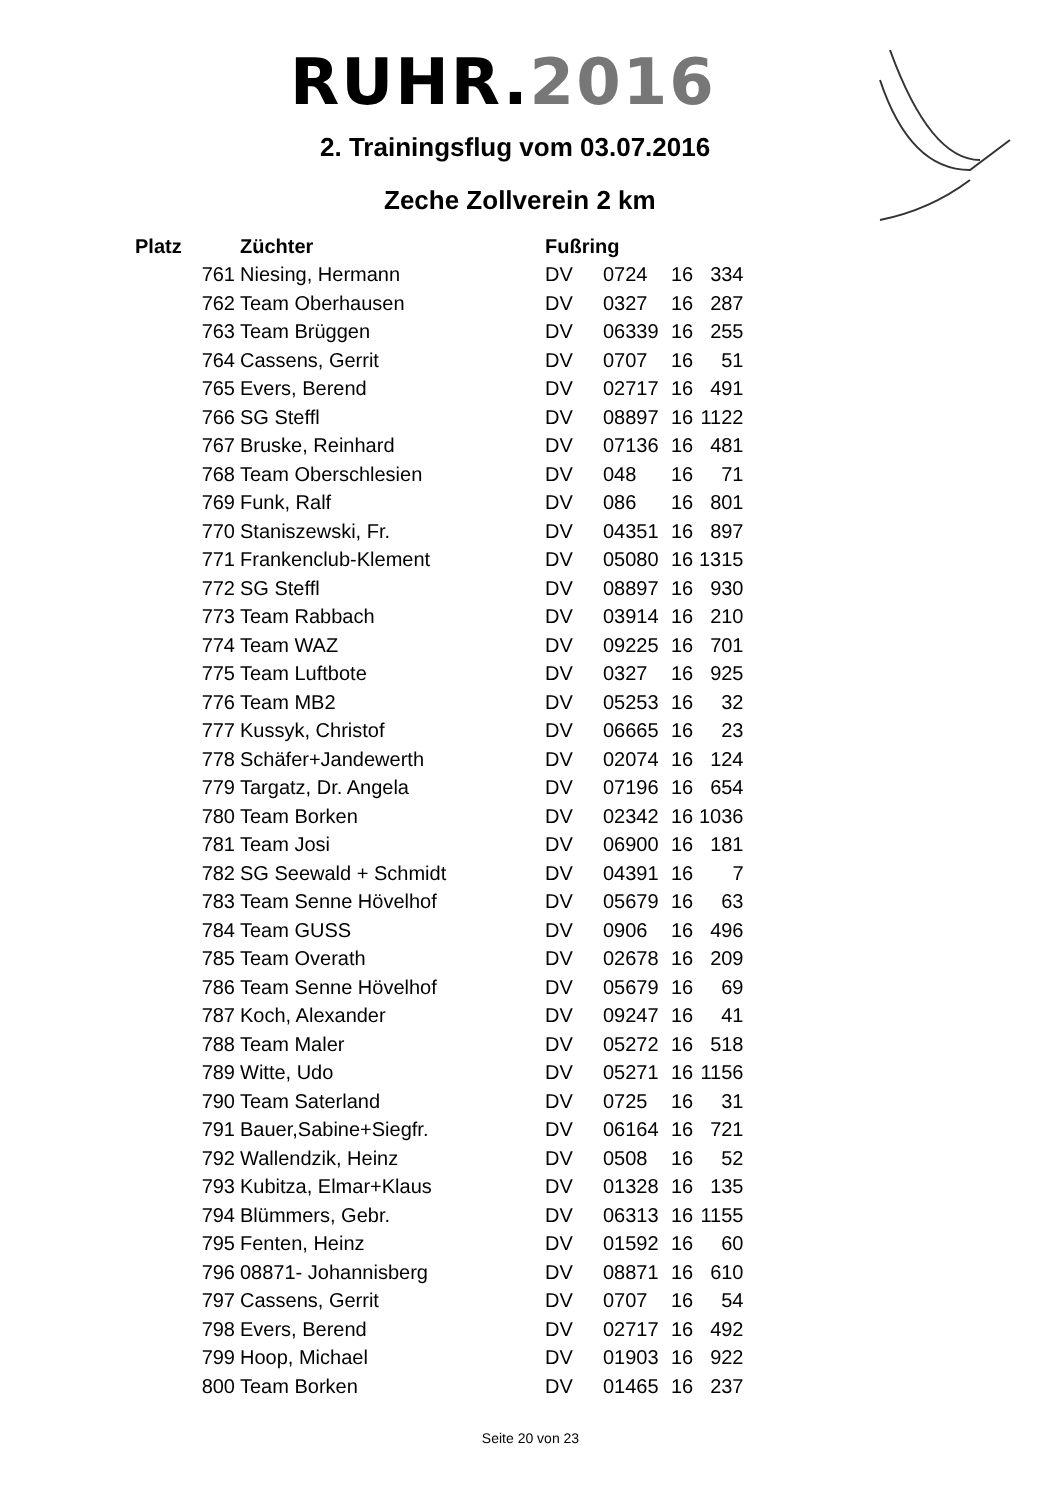RUHR.2016
2. Trainingsflug vom 03.07.2016
Zeche Zollverein 2 km
| Platz | Züchter | Fußring | | | |
| --- | --- | --- | --- | --- | --- |
| 761 | Niesing, Hermann | DV | 0724 | 16 | 334 |
| 762 | Team Oberhausen | DV | 0327 | 16 | 287 |
| 763 | Team Brüggen | DV | 06339 | 16 | 255 |
| 764 | Cassens, Gerrit | DV | 0707 | 16 | 51 |
| 765 | Evers, Berend | DV | 02717 | 16 | 491 |
| 766 | SG Steffl | DV | 08897 | 16 | 1122 |
| 767 | Bruske, Reinhard | DV | 07136 | 16 | 481 |
| 768 | Team Oberschlesien | DV | 048 | 16 | 71 |
| 769 | Funk, Ralf | DV | 086 | 16 | 801 |
| 770 | Staniszewski, Fr. | DV | 04351 | 16 | 897 |
| 771 | Frankenclub-Klement | DV | 05080 | 16 | 1315 |
| 772 | SG Steffl | DV | 08897 | 16 | 930 |
| 773 | Team Rabbach | DV | 03914 | 16 | 210 |
| 774 | Team WAZ | DV | 09225 | 16 | 701 |
| 775 | Team Luftbote | DV | 0327 | 16 | 925 |
| 776 | Team MB2 | DV | 05253 | 16 | 32 |
| 777 | Kussyk, Christof | DV | 06665 | 16 | 23 |
| 778 | Schäfer+Jandewerth | DV | 02074 | 16 | 124 |
| 779 | Targatz, Dr. Angela | DV | 07196 | 16 | 654 |
| 780 | Team Borken | DV | 02342 | 16 | 1036 |
| 781 | Team Josi | DV | 06900 | 16 | 181 |
| 782 | SG Seewald + Schmidt | DV | 04391 | 16 | 7 |
| 783 | Team Senne Hövelhof | DV | 05679 | 16 | 63 |
| 784 | Team GUSS | DV | 0906 | 16 | 496 |
| 785 | Team Overath | DV | 02678 | 16 | 209 |
| 786 | Team Senne Hövelhof | DV | 05679 | 16 | 69 |
| 787 | Koch, Alexander | DV | 09247 | 16 | 41 |
| 788 | Team Maler | DV | 05272 | 16 | 518 |
| 789 | Witte, Udo | DV | 05271 | 16 | 1156 |
| 790 | Team Saterland | DV | 0725 | 16 | 31 |
| 791 | Bauer,Sabine+Siegfr. | DV | 06164 | 16 | 721 |
| 792 | Wallendzik, Heinz | DV | 0508 | 16 | 52 |
| 793 | Kubitza, Elmar+Klaus | DV | 01328 | 16 | 135 |
| 794 | Blümmers, Gebr. | DV | 06313 | 16 | 1155 |
| 795 | Fenten, Heinz | DV | 01592 | 16 | 60 |
| 796 | 08871- Johannisberg | DV | 08871 | 16 | 610 |
| 797 | Cassens, Gerrit | DV | 0707 | 16 | 54 |
| 798 | Evers, Berend | DV | 02717 | 16 | 492 |
| 799 | Hoop, Michael | DV | 01903 | 16 | 922 |
| 800 | Team Borken | DV | 01465 | 16 | 237 |
Seite 20 von 23